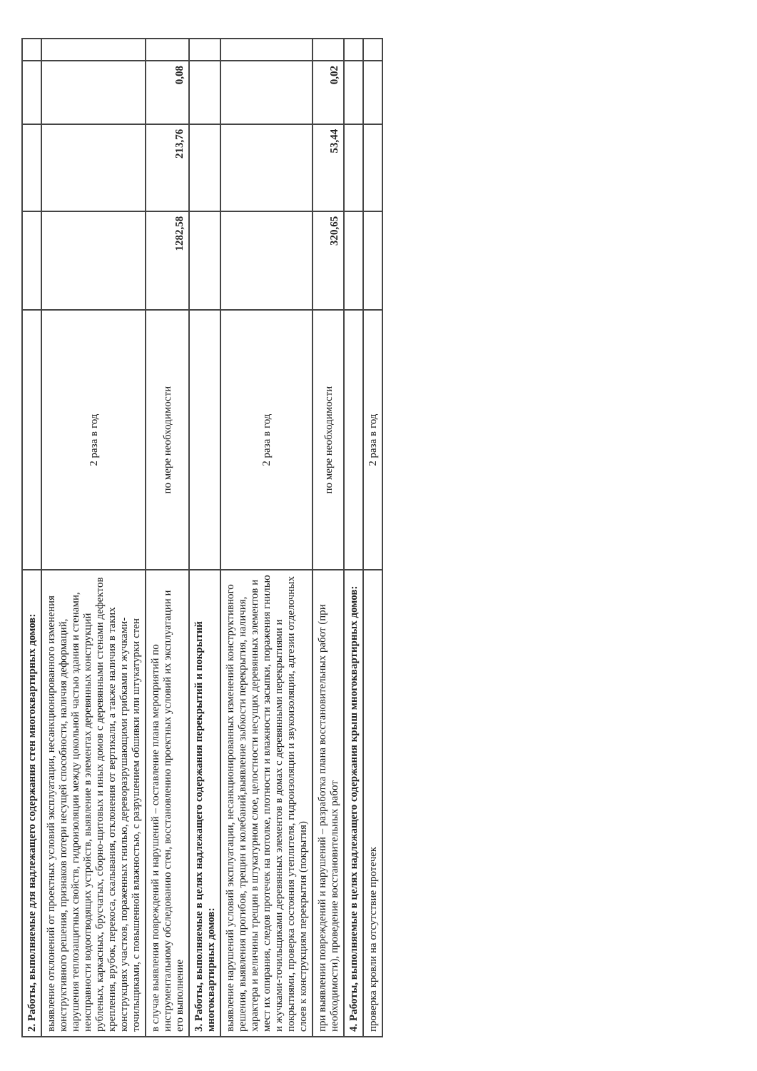| 2. Работы, выполняемые для надлежащего содержания стен многоквартирных домов: | | | | | |
| выявление отклонений от проектных условий эксплуатации, несанкционированного изменения конструктивного решения, признаков потери несущей способности, наличия деформаций, нарушения теплозащитных свойств, гидроизоляции между цокольной частью здания и стенами, неисправности водоотводящих устройств, выявление в элементах деревянных конструкций рубленых, каркасных, брусчатых, сборно-щитовых и иных домов с деревянными стенами дефектов крепления, врубок, перекоса, скалывания, отклонения от вертикали, а также наличия в таких конструкциях участков, пораженных гнилью, дереворазрушающими грибками и жучками-точильщиками, с повышенной влажностью, с разрушением обшивки или штукатурки стен | 2 раза в год | | | | |
| в случае выявления повреждений и нарушений – составление плана мероприятий по инструментальному обследованию стен, восстановлению проектных условий их эксплуатации и его выполнение | по мере необходимости | 1282,58 | 213,76 | 0,08 | |
| 3. Работы, выполняемые в целях надлежащего содержания перекрытий и покрытий многоквартирных домов: | | | | | |
| выявление нарушений условий эксплуатации, несанкционированных изменений конструктивного решения, выявления прогибов, трещин и колебаний,выявление зыбкости перекрытия, наличия, характера и величины трещин в штукатурном слое, целостности несущих деревянных элементов и мест их опирания, следов протечек на потолке, плотности и влажности засыпки, поражения гнилью и жучками-точильщиками деревянных элементов в домах с деревянными перекрытиями и покрытиями, проверка состояния утеплителя, гидроизоляции и звукоизоляции, адгезии отделочных слоев к конструкциям перекрытия (покрытия) | 2 раза в год | | | | |
| при выявлении повреждений и нарушений – разработка плана восстановительных работ (при необходимости), проведение восстановительных работ | по мере необходимости | 320,65 | 53,44 | 0,02 | |
| 4. Работы, выполняемые в целях надлежащего содержания крыш многоквартирных домов: | | | | | |
| проверка кровли на отсутствие протечек | 2 раза в год | | | | |